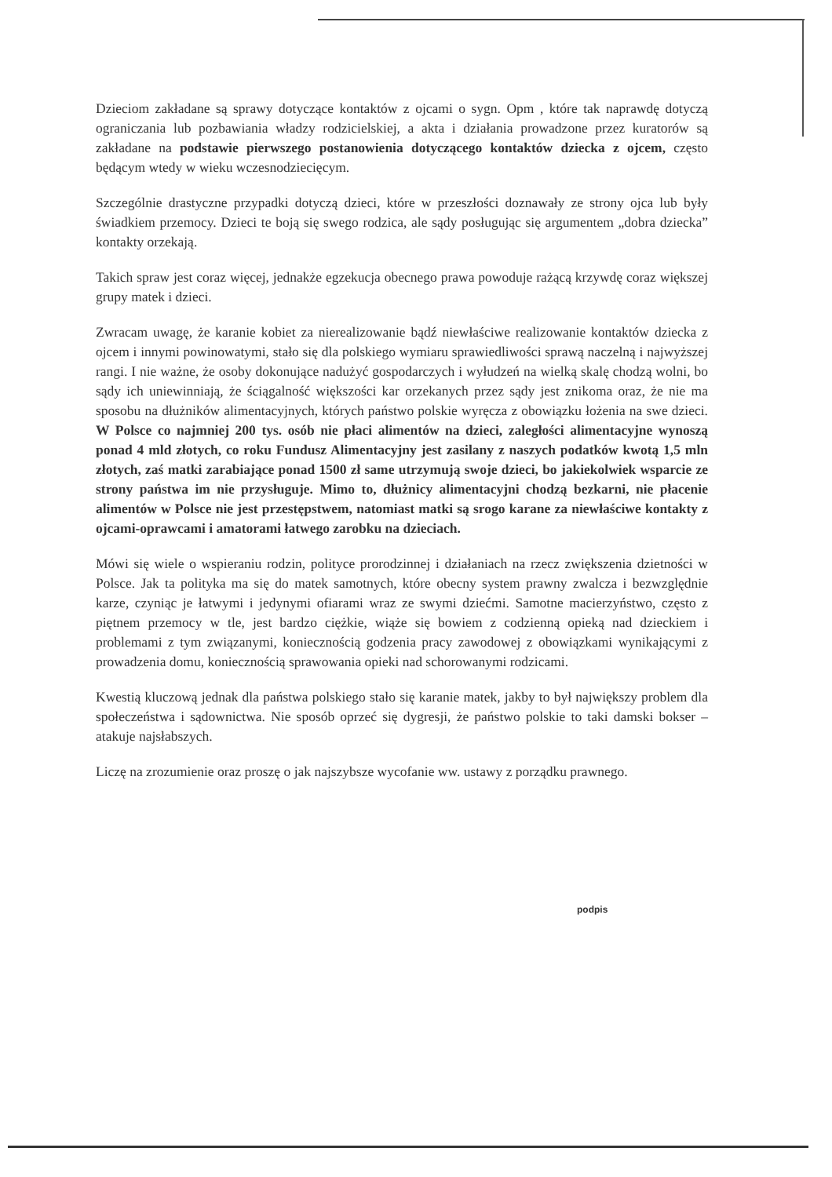Dzieciom zakładane są sprawy dotyczące kontaktów z ojcami o sygn. Opm , które tak naprawdę dotyczą ograniczania lub pozbawiania władzy rodzicielskiej, a akta i działania prowadzone przez kuratorów są zakładane na podstawie pierwszego postanowienia dotyczącego kontaktów dziecka z ojcem, często będącym wtedy w wieku wczesnodziecięcym.
Szczególnie drastyczne przypadki dotyczą dzieci, które w przeszłości doznawały ze strony ojca lub były świadkiem przemocy. Dzieci te boją się swego rodzica, ale sądy posługując się argumentem „dobra dziecka” kontakty orzekają.
Takich spraw jest coraz więcej, jednakże egzekucja obecnego prawa powoduje rażącą krzywdę coraz większej grupy matek i dzieci.
Zwracam uwagę, że karanie kobiet za nierealizowanie bądź niewłaściwe realizowanie kontaktów dziecka z ojcem i innymi powinowatymi, stało się dla polskiego wymiaru sprawiedliwości sprawą naczelną i najwyższej rangi. I nie ważne, że osoby dokonujące nadużyć gospodarczych i wyłudzeń na wielką skalę chodzą wolni, bo sądy ich uniewinniają, że ściągalność większości kar orzekanych przez sądy jest znikoma oraz, że nie ma sposobu na dłużników alimentacyjnych, których państwo polskie wyręcza z obowiązku łożenia na swe dzieci. W Polsce co najmniej 200 tys. osób nie płaci alimentów na dzieci, zaległości alimentacyjne wynoszą ponad 4 mld złotych, co roku Fundusz Alimentacyjny jest zasilany z naszych podatków kwotą 1,5 mln złotych, zaś matki zarabiające ponad 1500 zł same utrzymują swoje dzieci, bo jakiekolwiek wsparcie ze strony państwa im nie przysługuje. Mimo to, dłużnicy alimentacyjni chodzą bezkarni, nie płacenie alimentów w Polsce nie jest przestępstwem, natomiast matki są srogo karane za niewłaściwe kontakty z ojcami-oprawcami i amatorami łatwego zarobku na dzieciach.
Mówi się wiele o wspieraniu rodzin, polityce prorodzinnej i działaniach na rzecz zwiększenia dzietności w Polsce. Jak ta polityka ma się do matek samotnych, które obecny system prawny zwalcza i bezwzględnie karze, czyniąc je łatwymi i jedynymi ofiarami wraz ze swymi dziećmi. Samotne macierzyństwo, często z piętnem przemocy w tle, jest bardzo ciężkie, wiąże się bowiem z codzienną opieką nad dzieckiem i problemami z tym związanymi, koniecznością godzenia pracy zawodowej z obowiązkami wynikającymi z prowadzenia domu, koniecznością sprawowania opieki nad schorowanymi rodzicami.
Kwestią kluczową jednak dla państwa polskiego stało się karanie matek, jakby to był największy problem dla społeczeństwa i sądownictwa. Nie sposób oprzeć się dygresji, że państwo polskie to taki damski bokser – atakuje najsłabszych.
Liczę na zrozumienie oraz proszę o jak najszybsze wycofanie ww. ustawy z porządku prawnego.
podpis